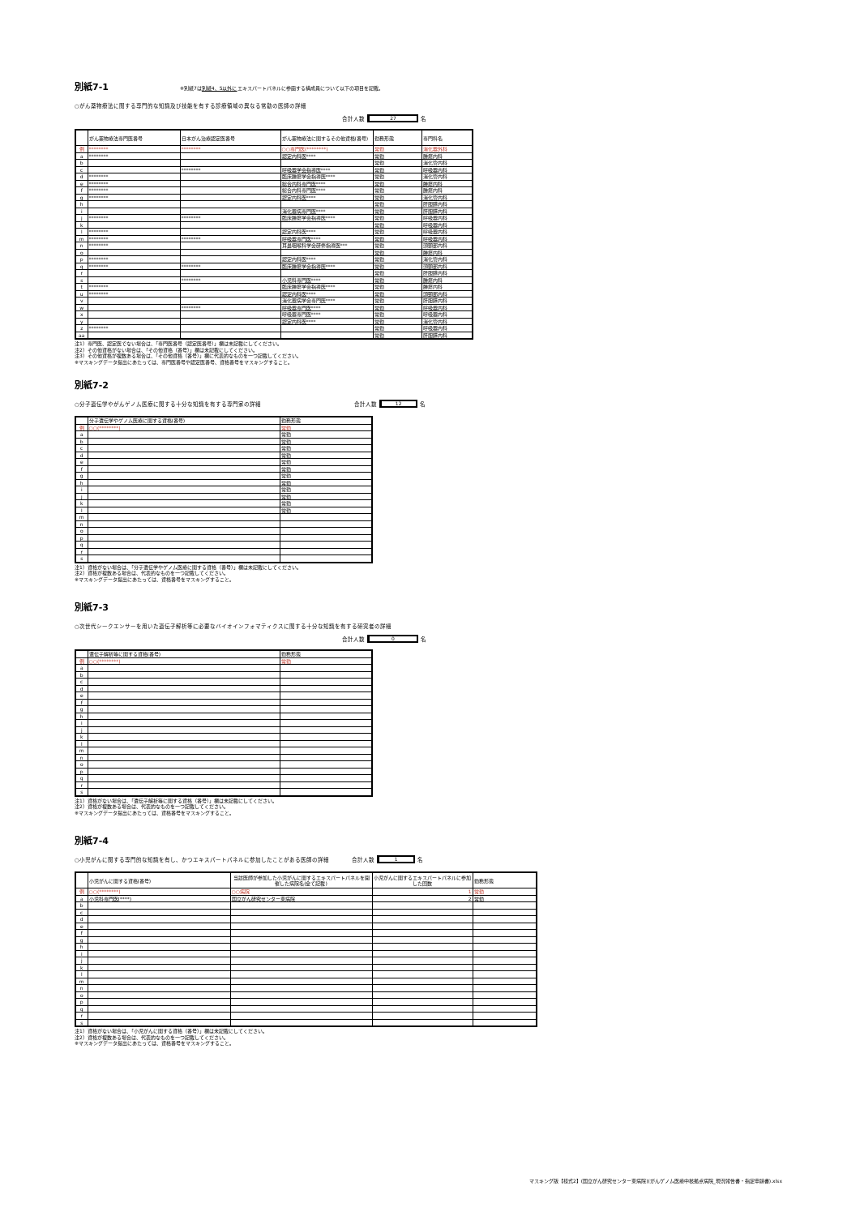別紙7-1
※別紙7は別紙4、5以外にエキスパートパネルに参画する構成員について以下の項目を記載。
○がん薬物療法に関する専門的な知識及び技能を有する診療領域の異なる常勤の医師の詳細
合計人数 27 名
| | がん薬物療法専門医番号 | 日本がん治療認定医番号 | がん薬物療法に関するその他資格(番号) | 勤務形態 | 専門科名 |
| --- | --- | --- | --- | --- | --- |
| 例 | ******** | ******** | ○○専門医(********) | 常勤 | 消化器外科 |
| a | ******** | | 認定内科医**** | 常勤 | 腫瘍内科 |
| b | | | | 常勤 | 消化管内科 |
| c | | ******** | 呼吸器学会指導医**** | 常勤 | 呼吸器内科 |
| d | ******** | | 臨床腫瘍学会指導医**** | 常勤 | 消化管内科 |
| e | ******** | | 総合内科専門医**** | 常勤 | 腫瘍内科 |
| f | ******** | | 総合内科専門医**** | 常勤 | 腫瘍内科 |
| g | ******** | | 認定内科医**** | 常勤 | 消化管内科 |
| h | | | | 常勤 | 肝胆膵内科 |
| i | | | 消化器病専門医**** | 常勤 | 肝胆膵内科 |
| j | ******** | ******** | 臨床腫瘍学会指導医**** | 常勤 | 呼吸器内科 |
| k | | | | 常勤 | 呼吸器内科 |
| l | ******** | | 認定内科医**** | 常勤 | 呼吸器内科 |
| m | ******** | ******** | 呼吸器専門医**** | 常勤 | 呼吸器内科 |
| n | ******** | | 耳鼻咽喉科学会研修指導医*** | 常勤 | 頭頸部内科 |
| o | | | | 常勤 | 腫瘍内科 |
| p | ******** | | 認定内科医**** | 常勤 | 消化管内科 |
| q | ******** | ******** | 臨床腫瘍学会指導医**** | 常勤 | 頭頸部内科 |
| r | | | | 常勤 | 肝胆膵内科 |
| s | | ******** | 小児科専門医**** | 常勤 | 腫瘍内科 |
| t | ******** | | 臨床腫瘍学会指導医**** | 常勤 | 腫瘍内科 |
| u | ******** | | 認定内科医**** | 常勤 | 頭頸部内科 |
| v | | | 消化器病学会専門医**** | 常勤 | 肝胆膵内科 |
| w | | ******** | 呼吸器専門医**** | 常勤 | 呼吸器内科 |
| x | | | 呼吸器専門医**** | 常勤 | 呼吸器内科 |
| y | | | 認定内科医**** | 常勤 | 消化管内科 |
| z | ******** | | | 常勤 | 呼吸器内科 |
| aa | | | | 常勤 | 肝胆膵内科 |
注1）専門医、認定医でない場合は、「専門医番号（認定医番号）」欄は未記載にしてください。
注2）その他資格がない場合は、「その他資格（番号）」欄は未記載にしてください。
注3）その他資格が複数ある場合は、「その他資格（番号）」欄に代表的なものを一つ記載してください。
※マスキングデータ提出にあたっては、専門医番号や認定医番号、資格番号をマスキングすること。
別紙7-2
○分子遺伝学やがんゲノム医療に関する十分な知識を有する専門家の詳細 合計人数 12 名
| | 分子遺伝学やゲノム医療に関する資格(番号) | 勤務形態 |
| --- | --- | --- |
| 例 | ○○(********) | 常勤 |
| a | | 常勤 |
| b | | 常勤 |
| c | | 常勤 |
| d | | 常勤 |
| e | | 常勤 |
| f | | 常勤 |
| g | | 常勤 |
| h | | 常勤 |
| i | | 常勤 |
| j | | 常勤 |
| k | | 常勤 |
| l | | 常勤 |
| m | | |
| n | | |
| o | | |
| p | | |
| q | | |
| r | | |
| s | | |
注1）資格がない場合は、「分子遺伝学やゲノム医療に関する資格（番号）」欄は未記載にしてください。
注2）資格が複数ある場合は、代表的なものを一つ記載してください。
※マスキングデータ提出にあたっては、資格番号をマスキングすること。
別紙7-3
○次世代シークエンサーを用いた遺伝子解析等に必要なバイオインフォマティクスに関する十分な知識を有する研究者の詳細
合計人数 0 名
| | 遺伝子解析等に関する資格(番号) | 勤務形態 |
| --- | --- | --- |
| 例 | ○○(********) | 常勤 |
| a | | |
| b | | |
| c | | |
| d | | |
| e | | |
| f | | |
| g | | |
| h | | |
| i | | |
| j | | |
| k | | |
| l | | |
| m | | |
| n | | |
| o | | |
| p | | |
| q | | |
| r | | |
| s | | |
注1）資格がない場合は、「遺伝子解析等に関する資格（番号）」欄は未記載にしてください。
注2）資格が複数ある場合は、代表的なものを一つ記載してください。
※マスキングデータ提出にあたっては、資格番号をマスキングすること。
別紙7-4
○小児がんに関する専門的な知識を有し、かつエキスパートパネルに参加したことがある医師の詳細 合計人数 1 名
| | 小児がんに関する資格(番号) | 当該医師が参加した小児がんに関するエキスパートパネルを開催した病院名(全て記載) | 小児がんに関するエキスパートパネルに参加した回数 | 勤務形態 |
| --- | --- | --- | --- | --- |
| 例 | ○○(********) | ○○病院 | 1 | 常勤 |
| a | 小児科専門医(****) | 国立がん研究センター東病院 | 2 | 常勤 |
| b | | | | |
| c | | | | |
| d | | | | |
| e | | | | |
| f | | | | |
| g | | | | |
| h | | | | |
| i | | | | |
| j | | | | |
| k | | | | |
| l | | | | |
| m | | | | |
| n | | | | |
| o | | | | |
| p | | | | |
| q | | | | |
| r | | | | |
| s | | | | |
注1）資格がない場合は、「小児がんに関する資格（番号）」欄は未記載にしてください。
注2）資格が複数ある場合は、代表的なものを一つ記載してください。
※マスキングデータ提出にあたっては、資格番号をマスキングすること。
マスキング版【様式2】(国立がん研究センター東病院)(がんゲノム医療中核拠点病院_現況報告書・指定申請書).xlsx